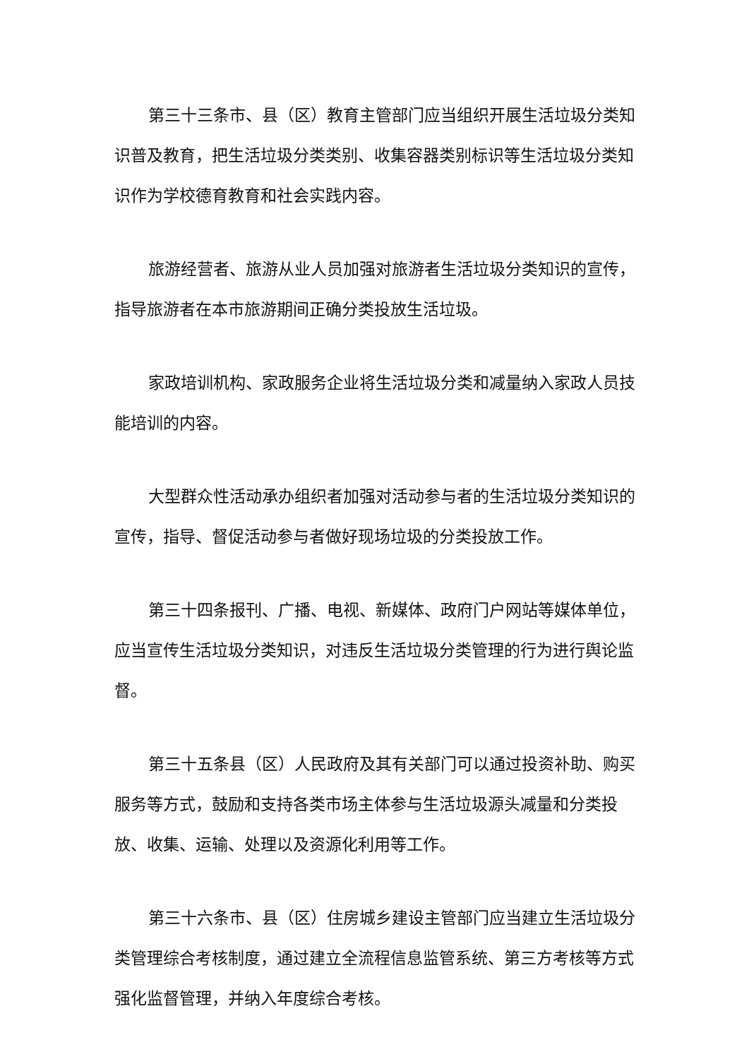第三十三条市、县（区）教育主管部门应当组织开展生活垃圾分类知识普及教育，把生活垃圾分类类别、收集容器类别标识等生活垃圾分类知识作为学校德育教育和社会实践内容。
旅游经营者、旅游从业人员加强对旅游者生活垃圾分类知识的宣传，指导旅游者在本市旅游期间正确分类投放生活垃圾。
家政培训机构、家政服务企业将生活垃圾分类和减量纳入家政人员技能培训的内容。
大型群众性活动承办组织者加强对活动参与者的生活垃圾分类知识的宣传，指导、督促活动参与者做好现场垃圾的分类投放工作。
第三十四条报刊、广播、电视、新媒体、政府门户网站等媒体单位，应当宣传生活垃圾分类知识，对违反生活垃圾分类管理的行为进行舆论监督。
第三十五条县（区）人民政府及其有关部门可以通过投资补助、购买服务等方式，鼓励和支持各类市场主体参与生活垃圾源头减量和分类投放、收集、运输、处理以及资源化利用等工作。
第三十六条市、县（区）住房城乡建设主管部门应当建立生活垃圾分类管理综合考核制度，通过建立全流程信息监管系统、第三方考核等方式强化监督管理，并纳入年度综合考核。